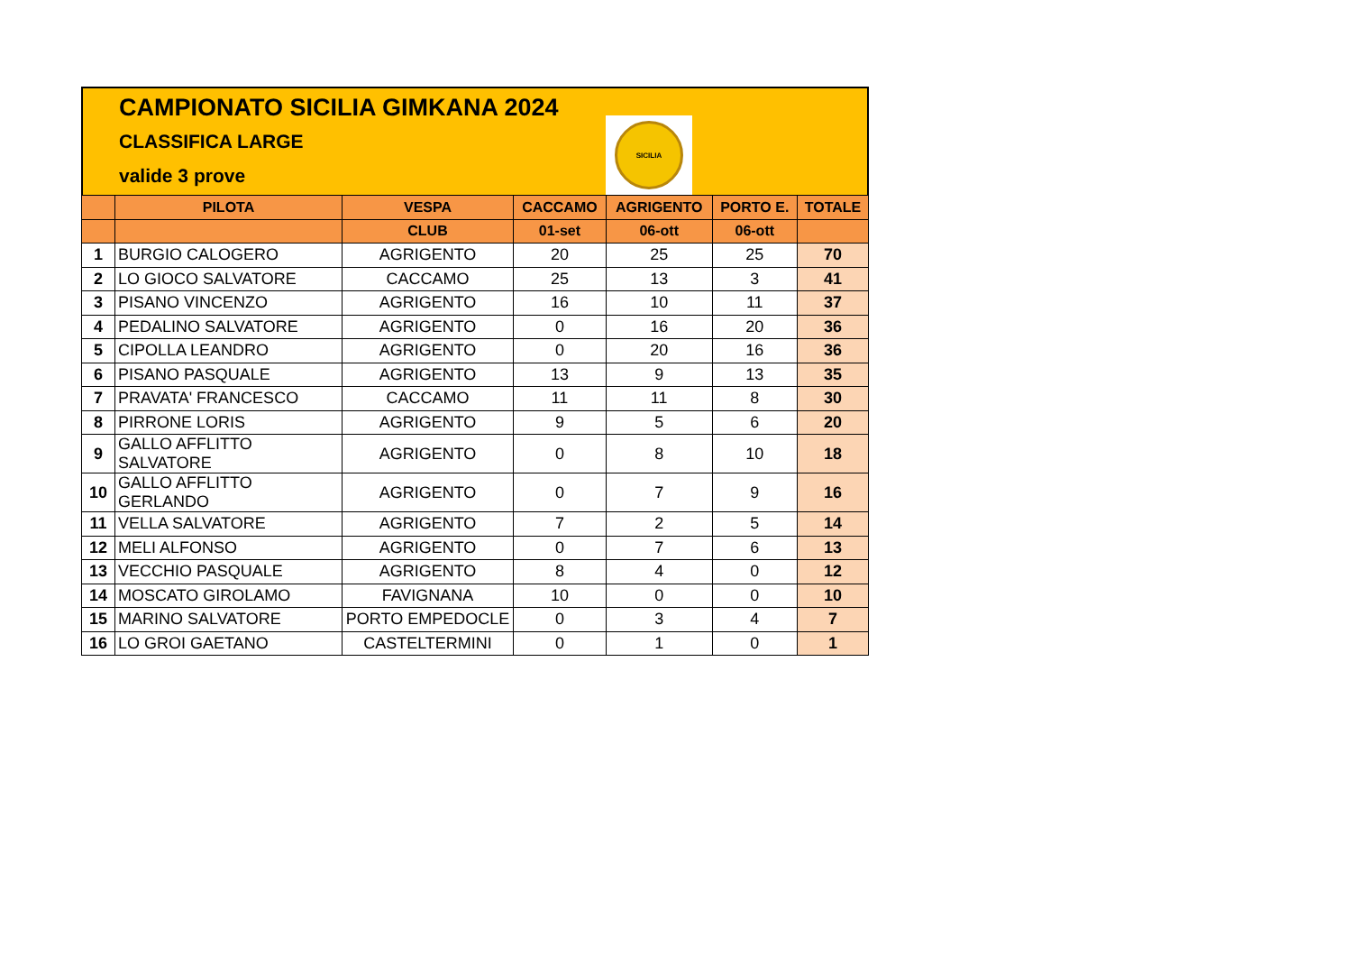CAMPIONATO SICILIA GIMKANA 2024
CLASSIFICA LARGE
valide 3 prove
SICILIA
| | PILOTA | VESPA | CACCAMO | AGRIGENTO | PORTO E. | TOTALE |
| --- | --- | --- | --- | --- | --- | --- |
| | | CLUB | 01-set | 06-ott | 06-ott | |
| 1 | BURGIO CALOGERO | AGRIGENTO | 20 | 25 | 25 | 70 |
| 2 | LO GIOCO SALVATORE | CACCAMO | 25 | 13 | 3 | 41 |
| 3 | PISANO VINCENZO | AGRIGENTO | 16 | 10 | 11 | 37 |
| 4 | PEDALINO SALVATORE | AGRIGENTO | 0 | 16 | 20 | 36 |
| 5 | CIPOLLA LEANDRO | AGRIGENTO | 0 | 20 | 16 | 36 |
| 6 | PISANO PASQUALE | AGRIGENTO | 13 | 9 | 13 | 35 |
| 7 | PRAVATA' FRANCESCO | CACCAMO | 11 | 11 | 8 | 30 |
| 8 | PIRRONE LORIS | AGRIGENTO | 9 | 5 | 6 | 20 |
| 9 | GALLO AFFLITTO SALVATORE | AGRIGENTO | 0 | 8 | 10 | 18 |
| 10 | GALLO AFFLITTO GERLANDO | AGRIGENTO | 0 | 7 | 9 | 16 |
| 11 | VELLA SALVATORE | AGRIGENTO | 7 | 2 | 5 | 14 |
| 12 | MELI ALFONSO | AGRIGENTO | 0 | 7 | 6 | 13 |
| 13 | VECCHIO PASQUALE | AGRIGENTO | 8 | 4 | 0 | 12 |
| 14 | MOSCATO GIROLAMO | FAVIGNANA | 10 | 0 | 0 | 10 |
| 15 | MARINO SALVATORE | PORTO EMPEDOCLE | 0 | 3 | 4 | 7 |
| 16 | LO GROI GAETANO | CASTELTERMINI | 0 | 1 | 0 | 1 |